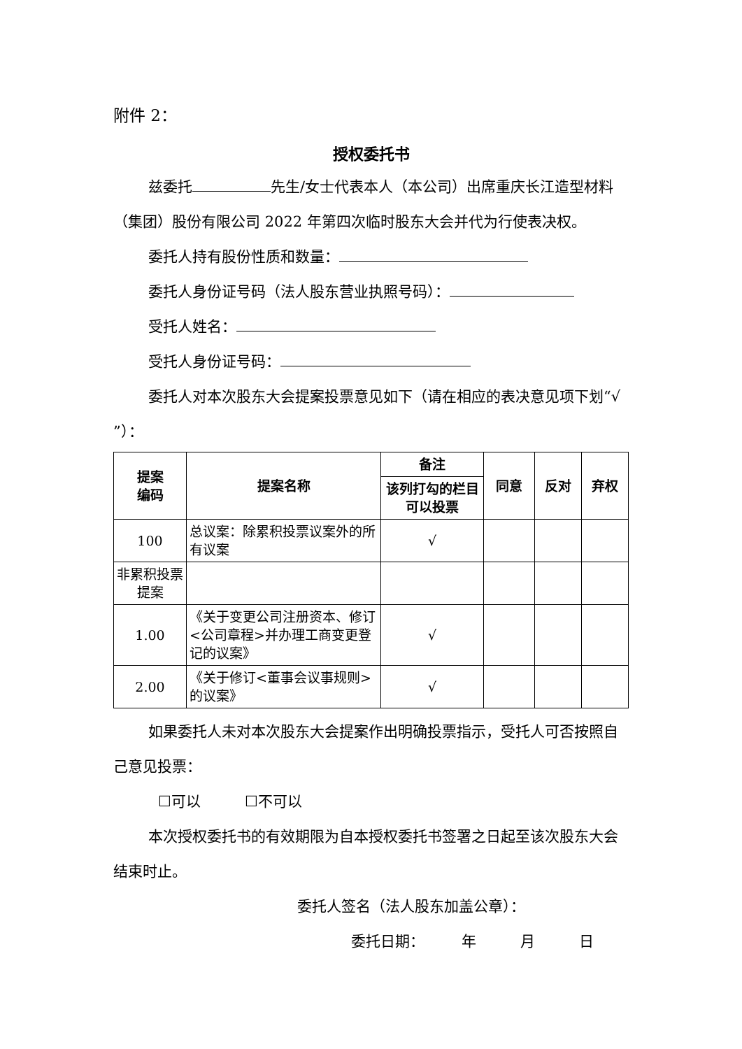附件 2：
授权委托书
兹委托 先生/女士代表本人（本公司）出席重庆长江造型材料（集团）股份有限公司 2022 年第四次临时股东大会并代为行使表决权。
委托人持有股份性质和数量：
委托人身份证号码（法人股东营业执照号码）：
受托人姓名：
受托人身份证号码：
委托人对本次股东大会提案投票意见如下（请在相应的表决意见项下划“√ ”）：
| 提案 编码 | 提案名称 | 备注 | 同意 | 反对 | 弃权 |
| --- | --- | --- | --- | --- | --- |
| | | 该列打勾的栏目可以投票 | | | |
| 100 | 总议案：除累积投票议案外的所有议案 | √ | | | |
| 非累积投票提案 | | | | | |
| 1.00 | 《关于变更公司注册资本、修订<公司章程>并办理工商变更登记的议案》 | √ | | | |
| 2.00 | 《关于修订<董事会议事规则>的议案》 | √ | | | |
如果委托人未对本次股东大会提案作出明确投票指示，受托人可否按照自己意见投票：
☐可以　　　☐不可以
本次授权委托书的有效期限为自本授权委托书签署之日起至该次股东大会结束时止。
委托人签名（法人股东加盖公章）：
委托日期：　　　年　　　月　　　日